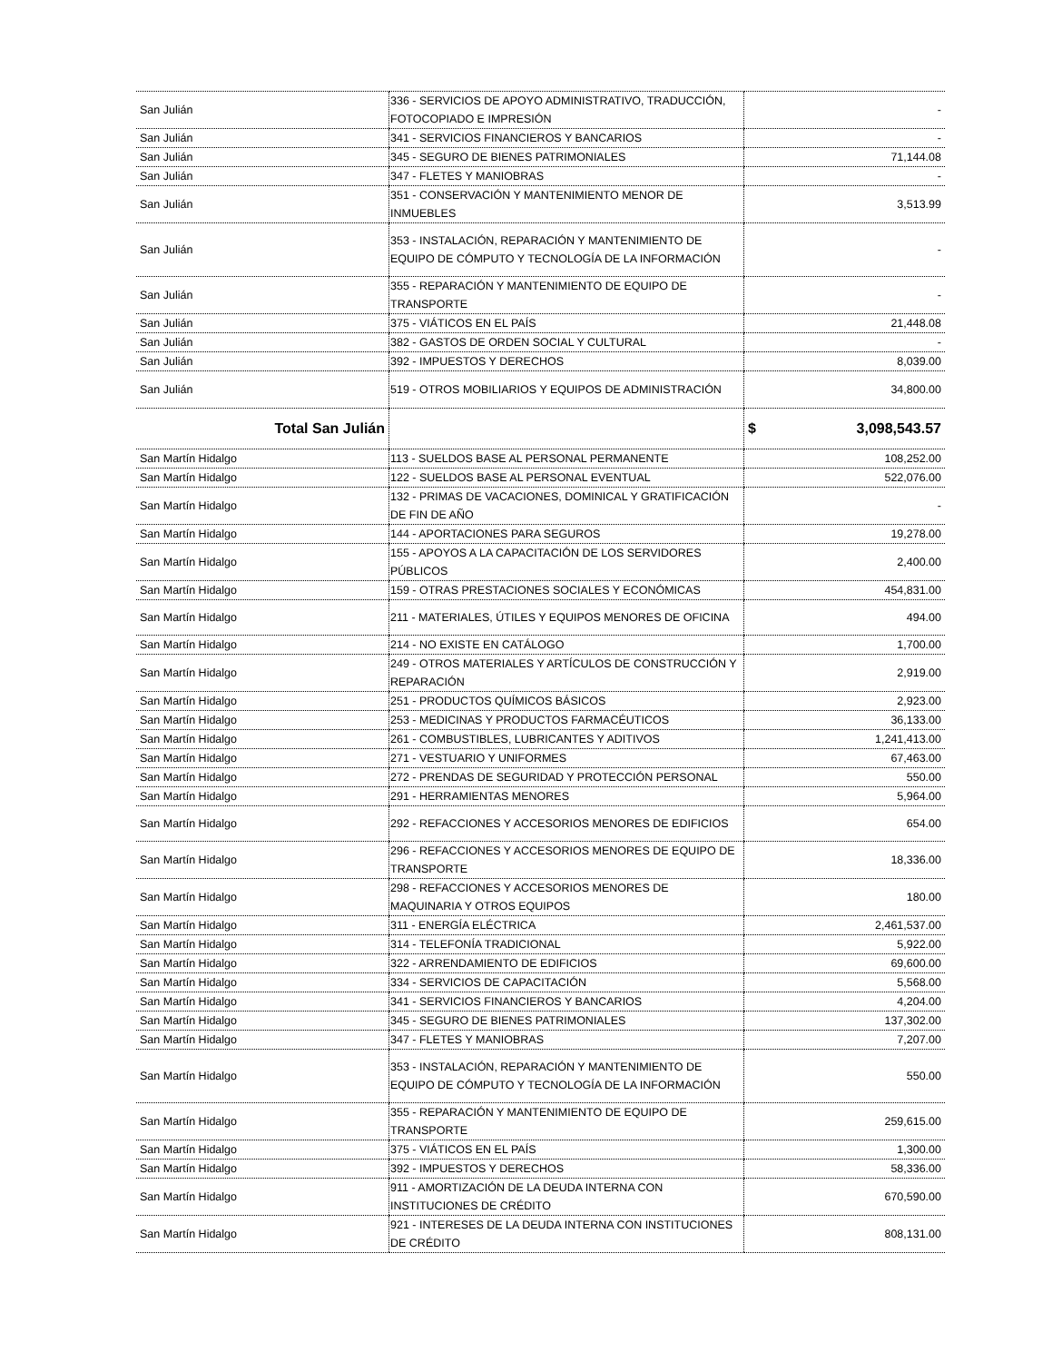| San Julián | 336 - SERVICIOS DE APOYO ADMINISTRATIVO, TRADUCCIÓN, FOTOCOPIADO E IMPRESIÓN | - |
| San Julián | 341 - SERVICIOS FINANCIEROS Y BANCARIOS | - |
| San Julián | 345 - SEGURO DE BIENES PATRIMONIALES | 71,144.08 |
| San Julián | 347 - FLETES Y MANIOBRAS | - |
| San Julián | 351 - CONSERVACIÓN Y MANTENIMIENTO MENOR DE INMUEBLES | 3,513.99 |
| San Julián | 353 - INSTALACIÓN, REPARACIÓN Y MANTENIMIENTO DE EQUIPO DE CÓMPUTO Y TECNOLOGÍA DE LA INFORMACIÓN | - |
| San Julián | 355 - REPARACIÓN Y MANTENIMIENTO DE EQUIPO DE TRANSPORTE | - |
| San Julián | 375 - VIÁTICOS EN EL PAÍS | 21,448.08 |
| San Julián | 382 - GASTOS DE ORDEN SOCIAL Y CULTURAL | - |
| San Julián | 392 - IMPUESTOS Y DERECHOS | 8,039.00 |
| San Julián | 519 - OTROS MOBILIARIOS Y EQUIPOS DE ADMINISTRACIÓN | 34,800.00 |
| Total San Julián | | $ 3,098,543.57 |
| San Martín Hidalgo | 113 - SUELDOS BASE AL PERSONAL PERMANENTE | 108,252.00 |
| San Martín Hidalgo | 122 - SUELDOS BASE AL PERSONAL EVENTUAL | 522,076.00 |
| San Martín Hidalgo | 132 - PRIMAS DE VACACIONES, DOMINICAL Y GRATIFICACIÓN DE FIN DE AÑO | - |
| San Martín Hidalgo | 144 - APORTACIONES PARA SEGUROS | 19,278.00 |
| San Martín Hidalgo | 155 - APOYOS A LA CAPACITACIÓN DE LOS SERVIDORES PÚBLICOS | 2,400.00 |
| San Martín Hidalgo | 159 - OTRAS PRESTACIONES SOCIALES Y ECONÓMICAS | 454,831.00 |
| San Martín Hidalgo | 211 - MATERIALES, ÚTILES Y EQUIPOS MENORES DE OFICINA | 494.00 |
| San Martín Hidalgo | 214 - NO EXISTE EN CATÁLOGO | 1,700.00 |
| San Martín Hidalgo | 249 - OTROS MATERIALES Y ARTÍCULOS DE CONSTRUCCIÓN Y REPARACIÓN | 2,919.00 |
| San Martín Hidalgo | 251 - PRODUCTOS QUÍMICOS BÁSICOS | 2,923.00 |
| San Martín Hidalgo | 253 - MEDICINAS Y PRODUCTOS FARMACÉUTICOS | 36,133.00 |
| San Martín Hidalgo | 261 - COMBUSTIBLES, LUBRICANTES Y ADITIVOS | 1,241,413.00 |
| San Martín Hidalgo | 271 - VESTUARIO Y UNIFORMES | 67,463.00 |
| San Martín Hidalgo | 272 - PRENDAS DE SEGURIDAD Y PROTECCIÓN PERSONAL | 550.00 |
| San Martín Hidalgo | 291 - HERRAMIENTAS MENORES | 5,964.00 |
| San Martín Hidalgo | 292 - REFACCIONES Y ACCESORIOS MENORES DE EDIFICIOS | 654.00 |
| San Martín Hidalgo | 296 - REFACCIONES Y ACCESORIOS MENORES DE EQUIPO DE TRANSPORTE | 18,336.00 |
| San Martín Hidalgo | 298 - REFACCIONES Y ACCESORIOS MENORES DE MAQUINARIA Y OTROS EQUIPOS | 180.00 |
| San Martín Hidalgo | 311 - ENERGÍA ELÉCTRICA | 2,461,537.00 |
| San Martín Hidalgo | 314 - TELEFONÍA TRADICIONAL | 5,922.00 |
| San Martín Hidalgo | 322 - ARRENDAMIENTO DE EDIFICIOS | 69,600.00 |
| San Martín Hidalgo | 334 - SERVICIOS DE CAPACITACIÓN | 5,568.00 |
| San Martín Hidalgo | 341 - SERVICIOS FINANCIEROS Y BANCARIOS | 4,204.00 |
| San Martín Hidalgo | 345 - SEGURO DE BIENES PATRIMONIALES | 137,302.00 |
| San Martín Hidalgo | 347 - FLETES Y MANIOBRAS | 7,207.00 |
| San Martín Hidalgo | 353 - INSTALACIÓN, REPARACIÓN Y MANTENIMIENTO DE EQUIPO DE CÓMPUTO Y TECNOLOGÍA DE LA INFORMACIÓN | 550.00 |
| San Martín Hidalgo | 355 - REPARACIÓN Y MANTENIMIENTO DE EQUIPO DE TRANSPORTE | 259,615.00 |
| San Martín Hidalgo | 375 - VIÁTICOS EN EL PAÍS | 1,300.00 |
| San Martín Hidalgo | 392 - IMPUESTOS Y DERECHOS | 58,336.00 |
| San Martín Hidalgo | 911 - AMORTIZACIÓN DE LA DEUDA INTERNA CON INSTITUCIONES DE CRÉDITO | 670,590.00 |
| San Martín Hidalgo | 921 - INTERESES DE LA DEUDA INTERNA CON INSTITUCIONES DE CRÉDITO | 808,131.00 |